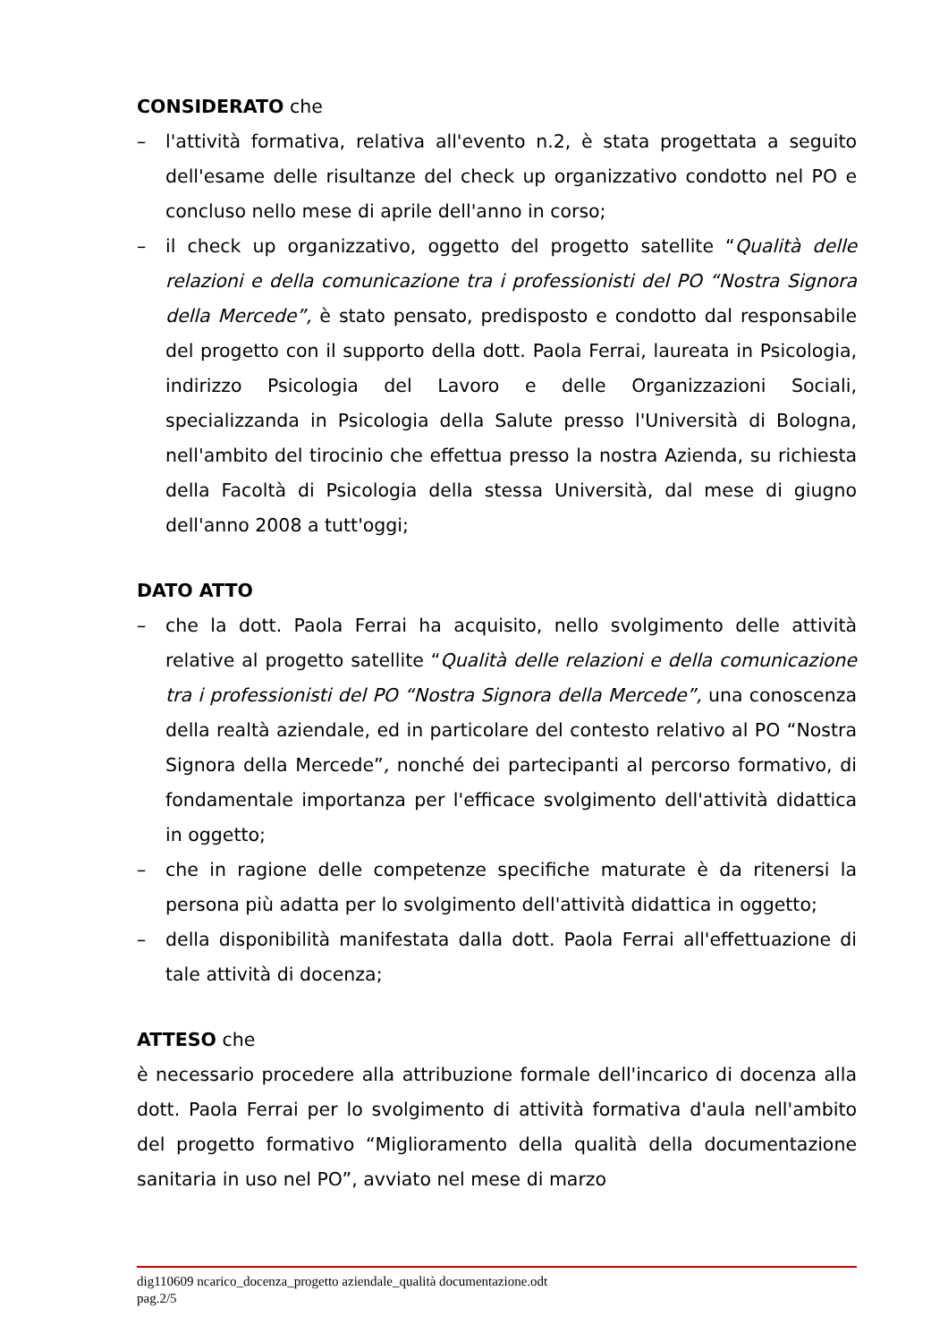CONSIDERATO che
– l'attività formativa, relativa all'evento n.2, è stata progettata a seguito dell'esame delle risultanze del check up organizzativo condotto nel PO e concluso nello mese di aprile dell'anno in corso;
– il check up organizzativo, oggetto del progetto satellite “Qualità delle relazioni e della comunicazione tra i professionisti del PO “Nostra Signora della Mercede”, è stato pensato, predisposto e condotto dal responsabile del progetto con il supporto della dott. Paola Ferrai, laureata in Psicologia, indirizzo Psicologia del Lavoro e delle Organizzazioni Sociali, specializzanda in Psicologia della Salute presso l'Università di Bologna, nell'ambito del tirocinio che effettua presso la nostra Azienda, su richiesta della Facoltà di Psicologia della stessa Università, dal mese di giugno dell'anno 2008 a tutt'oggi;
DATO ATTO
– che la dott. Paola Ferrai ha acquisito, nello svolgimento delle attività relative al progetto satellite “Qualità delle relazioni e della comunicazione tra i professionisti del PO “Nostra Signora della Mercede”, una conoscenza della realtà aziendale, ed in particolare del contesto relativo al PO “Nostra Signora della Mercede”, nonché dei partecipanti al percorso formativo, di fondamentale importanza per l'efficace svolgimento dell'attività didattica in oggetto;
– che in ragione delle competenze specifiche maturate è da ritenersi la persona più adatta per lo svolgimento dell'attività didattica in oggetto;
– della disponibilità manifestata dalla dott. Paola Ferrai all'effettuazione di tale attività di docenza;
ATTESO che
è necessario procedere alla attribuzione formale dell'incarico di docenza alla dott. Paola Ferrai per lo svolgimento di attività formativa d'aula nell'ambito del progetto formativo “Miglioramento della qualità della documentazione sanitaria in uso nel PO”, avviato nel mese di marzo
dig110609 ncarico_docenza_progetto aziendale_qualità documentazione.odt
pag.2/5